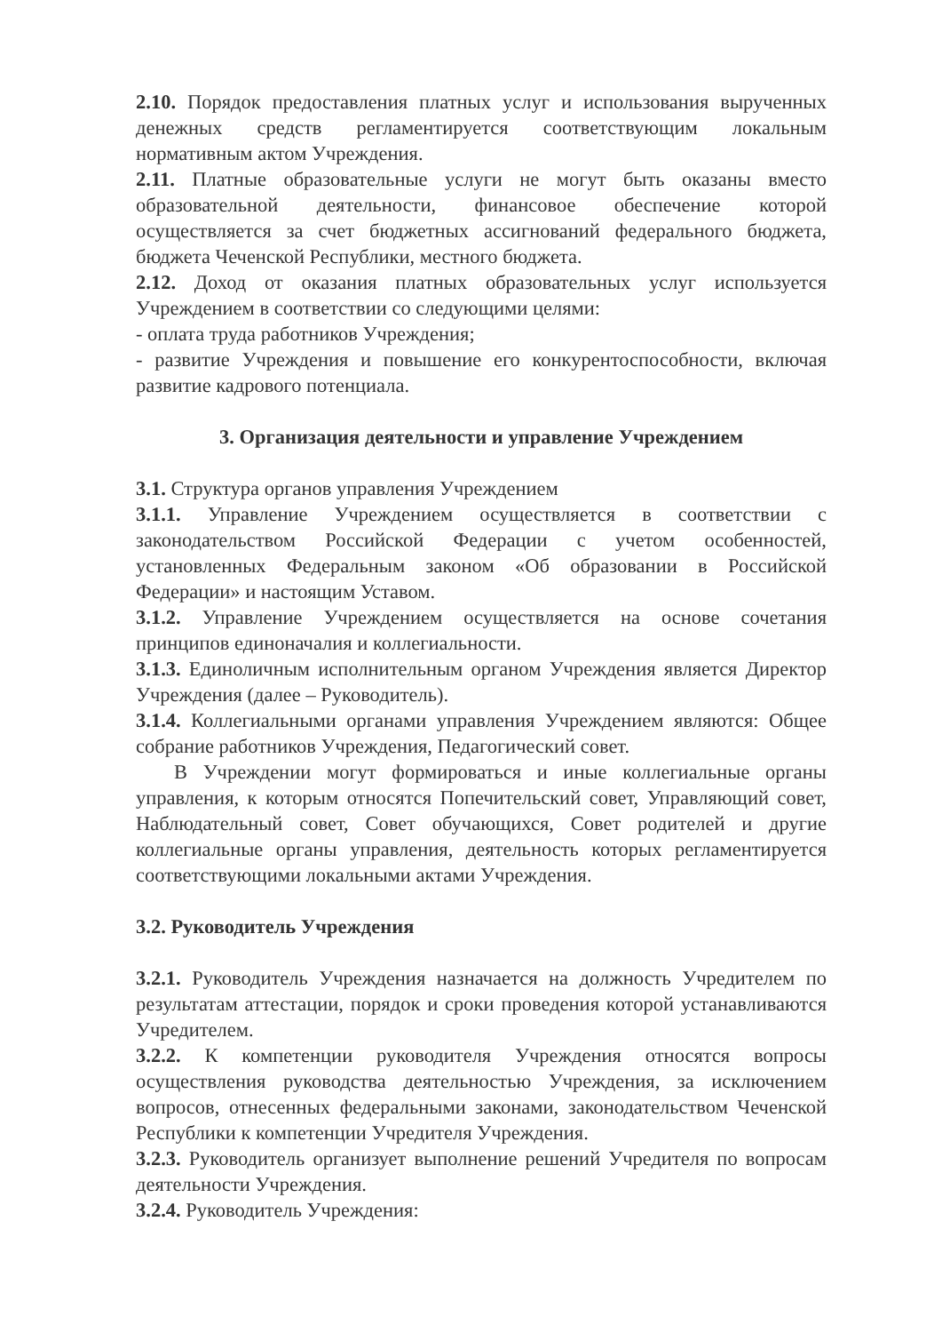2.10. Порядок предоставления платных услуг и использования вырученных денежных средств регламентируется соответствующим локальным нормативным актом Учреждения.
2.11. Платные образовательные услуги не могут быть оказаны вместо образовательной деятельности, финансовое обеспечение которой осуществляется за счет бюджетных ассигнований федерального бюджета, бюджета Чеченской Республики, местного бюджета.
2.12. Доход от оказания платных образовательных услуг используется Учреждением в соответствии со следующими целями:
- оплата труда работников Учреждения;
- развитие Учреждения и повышение его конкурентоспособности, включая развитие кадрового потенциала.
3. Организация деятельности и управление Учреждением
3.1. Структура органов управления Учреждением
3.1.1. Управление Учреждением осуществляется в соответствии с законодательством Российской Федерации с учетом особенностей, установленных Федеральным законом «Об образовании в Российской Федерации» и настоящим Уставом.
3.1.2. Управление Учреждением осуществляется на основе сочетания принципов единоначалия и коллегиальности.
3.1.3. Единоличным исполнительным органом Учреждения является Директор Учреждения (далее – Руководитель).
3.1.4. Коллегиальными органами управления Учреждением являются: Общее собрание работников Учреждения, Педагогический совет.
В Учреждении могут формироваться и иные коллегиальные органы управления, к которым относятся Попечительский совет, Управляющий совет, Наблюдательный совет, Совет обучающихся, Совет родителей и другие коллегиальные органы управления, деятельность которых регламентируется соответствующими локальными актами Учреждения.
3.2. Руководитель Учреждения
3.2.1. Руководитель Учреждения назначается на должность Учредителем по результатам аттестации, порядок и сроки проведения которой устанавливаются Учредителем.
3.2.2. К компетенции руководителя Учреждения относятся вопросы осуществления руководства деятельностью Учреждения, за исключением вопросов, отнесенных федеральными законами, законодательством Чеченской Республики к компетенции Учредителя Учреждения.
3.2.3. Руководитель организует выполнение решений Учредителя по вопросам деятельности Учреждения.
3.2.4. Руководитель Учреждения: